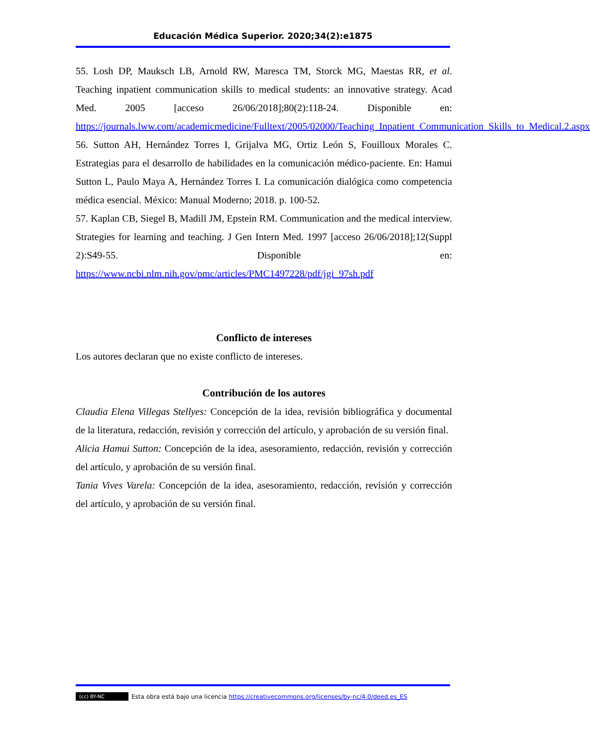Educación Médica Superior. 2020;34(2):e1875
55. Losh DP, Mauksch LB, Arnold RW, Maresca TM, Storck MG, Maestas RR, et al. Teaching inpatient communication skills to medical students: an innovative strategy. Acad Med. 2005 [acceso 26/06/2018];80(2):118-24. Disponible en: https://journals.lww.com/academicmedicine/Fulltext/2005/02000/Teaching_Inpatient_Communication_Skills_to_Medical.2.aspx
56. Sutton AH, Hernández Torres I, Grijalva MG, Ortiz León S, Fouilloux Morales C. Estrategias para el desarrollo de habilidades en la comunicación médico-paciente. En: Hamui Sutton L, Paulo Maya A, Hernández Torres I. La comunicación dialógica como competencia médica esencial. México: Manual Moderno; 2018. p. 100-52.
57. Kaplan CB, Siegel B, Madill JM, Epstein RM. Communication and the medical interview. Strategies for learning and teaching. J Gen Intern Med. 1997 [acceso 26/06/2018];12(Suppl 2):S49-55. Disponible en: https://www.ncbi.nlm.nih.gov/pmc/articles/PMC1497228/pdf/jgi_97sh.pdf
Conflicto de intereses
Los autores declaran que no existe conflicto de intereses.
Contribución de los autores
Claudia Elena Villegas Stellyes: Concepción de la idea, revisión bibliográfica y documental de la literatura, redacción, revisión y corrección del artículo, y aprobación de su versión final.
Alicia Hamui Sutton: Concepción de la idea, asesoramiento, redacción, revisión y corrección del artículo, y aprobación de su versión final.
Tania Vives Varela: Concepción de la idea, asesoramiento, redacción, revisión y corrección del artículo, y aprobación de su versión final.
(cc) BY-NC Esta obra está bajo una licencia https://creativecommons.org/licenses/by-nc/4.0/deed.es_ES